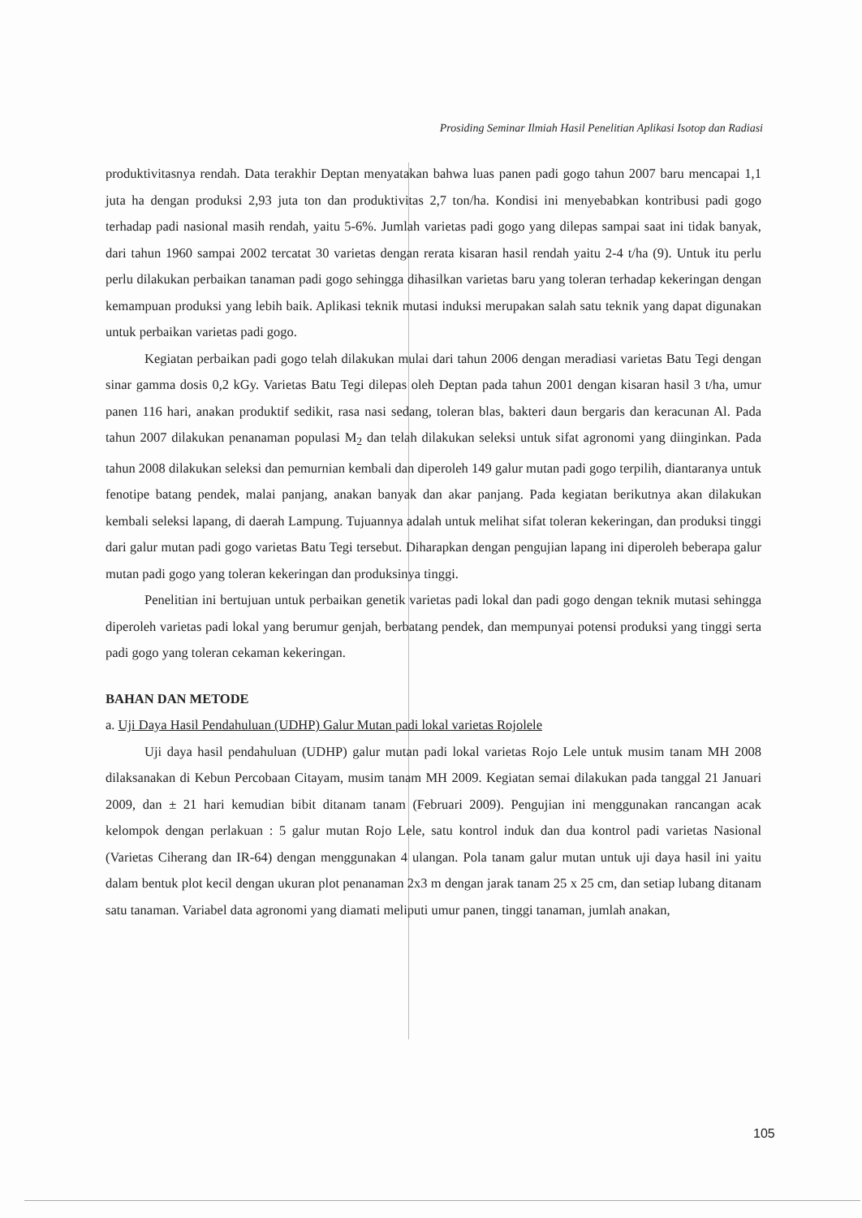Prosiding Seminar Ilmiah Hasil Penelitian Aplikasi Isotop dan Radiasi
produktivitasnya rendah. Data terakhir Deptan menyatakan bahwa luas panen padi gogo tahun 2007 baru mencapai 1,1 juta ha dengan produksi 2,93 juta ton dan produktivitas 2,7 ton/ha. Kondisi ini menyebabkan kontribusi padi gogo terhadap padi nasional masih rendah, yaitu 5-6%. Jumlah varietas padi gogo yang dilepas sampai saat ini tidak banyak, dari tahun 1960 sampai 2002 tercatat 30 varietas dengan rerata kisaran hasil rendah yaitu 2-4 t/ha (9). Untuk itu perlu perlu dilakukan perbaikan tanaman padi gogo sehingga dihasilkan varietas baru yang toleran terhadap kekeringan dengan kemampuan produksi yang lebih baik. Aplikasi teknik mutasi induksi merupakan salah satu teknik yang dapat digunakan untuk perbaikan varietas padi gogo.
Kegiatan perbaikan padi gogo telah dilakukan mulai dari tahun 2006 dengan meradiasi varietas Batu Tegi dengan sinar gamma dosis 0,2 kGy. Varietas Batu Tegi dilepas oleh Deptan pada tahun 2001 dengan kisaran hasil 3 t/ha, umur panen 116 hari, anakan produktif sedikit, rasa nasi sedang, toleran blas, bakteri daun bergaris dan keracunan Al. Pada tahun 2007 dilakukan penanaman populasi M<sub>2</sub> dan telah dilakukan seleksi untuk sifat agronomi yang diinginkan. Pada tahun 2008 dilakukan seleksi dan pemurnian kembali dan diperoleh 149 galur mutan padi gogo terpilih, diantaranya untuk fenotipe batang pendek, malai panjang, anakan banyak dan akar panjang. Pada kegiatan berikutnya akan dilakukan kembali seleksi lapang, di daerah Lampung. Tujuannya adalah untuk melihat sifat toleran kekeringan, dan produksi tinggi dari galur mutan padi gogo varietas Batu Tegi tersebut. Diharapkan dengan pengujian lapang ini diperoleh beberapa galur mutan padi gogo yang toleran kekeringan dan produksinya tinggi.
Penelitian ini bertujuan untuk perbaikan genetik varietas padi lokal dan padi gogo dengan teknik mutasi sehingga diperoleh varietas padi lokal yang berumur genjah, berbatang pendek, dan mempunyai potensi produksi yang tinggi serta padi gogo yang toleran cekaman kekeringan.
BAHAN DAN METODE
a. Uji Daya Hasil Pendahuluan (UDHP) Galur Mutan padi lokal varietas Rojolele
Uji daya hasil pendahuluan (UDHP) galur mutan padi lokal varietas Rojo Lele untuk musim tanam MH 2008 dilaksanakan di Kebun Percobaan Citayam, musim tanam MH 2009. Kegiatan semai dilakukan pada tanggal 21 Januari 2009, dan ± 21 hari kemudian bibit ditanam tanam (Februari 2009). Pengujian ini menggunakan rancangan acak kelompok dengan perlakuan : 5 galur mutan Rojo Lele, satu kontrol induk dan dua kontrol padi varietas Nasional (Varietas Ciherang dan IR-64) dengan menggunakan 4 ulangan. Pola tanam galur mutan untuk uji daya hasil ini yaitu dalam bentuk plot kecil dengan ukuran plot penanaman 2x3 m dengan jarak tanam 25 x 25 cm, dan setiap lubang ditanam satu tanaman. Variabel data agronomi yang diamati meliputi umur panen, tinggi tanaman, jumlah anakan,
105